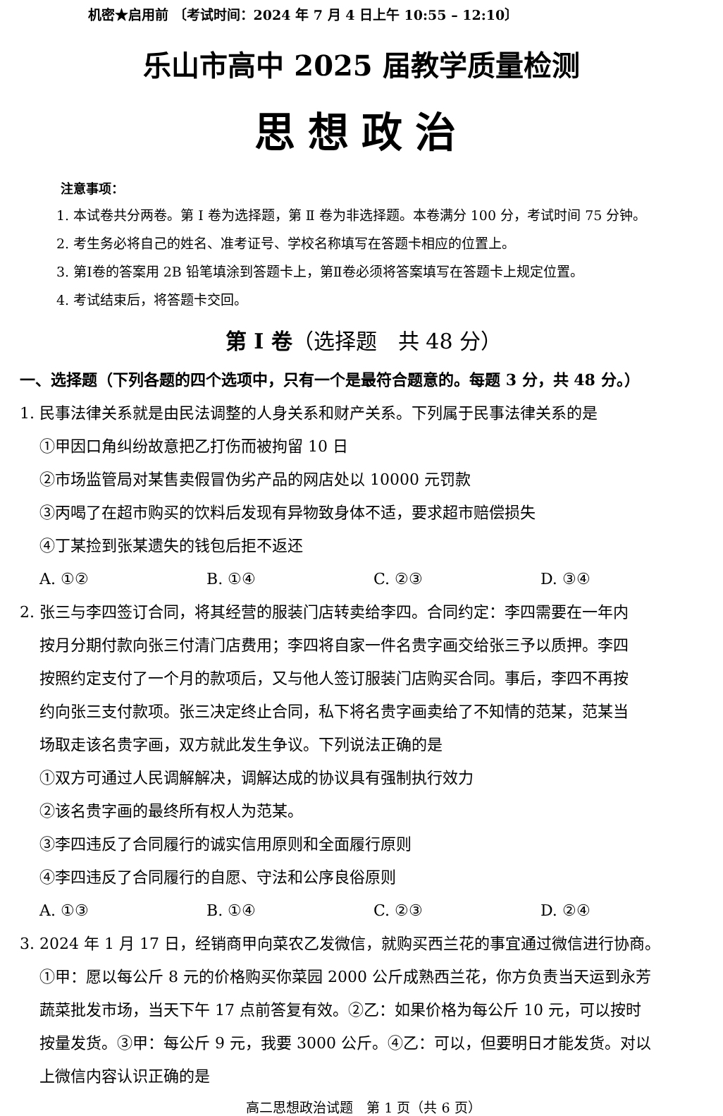机密★启用前 〔考试时间：2024 年 7 月 4 日上午 10:55 – 12:10〕
乐山市高中 2025 届教学质量检测
思想政治
注意事项：
1. 本试卷共分两卷。第 Ⅰ 卷为选择题，第 Ⅱ 卷为非选择题。本卷满分 100 分，考试时间 75 分钟。
2. 考生务必将自己的姓名、准考证号、学校名称填写在答题卡相应的位置上。
3. 第Ⅰ卷的答案用 2B 铅笔填涂到答题卡上，第Ⅱ卷必须将答案填写在答题卡上规定位置。
4. 考试结束后，将答题卡交回。
第 Ⅰ 卷（选择题　共 48 分）
一、选择题（下列各题的四个选项中，只有一个是最符合题意的。每题 3 分，共 48 分。）
1. 民事法律关系就是由民法调整的人身关系和财产关系。下列属于民事法律关系的是
①甲因口角纠纷故意把乙打伤而被拘留 10 日
②市场监管局对某售卖假冒伪劣产品的网店处以 10000 元罚款
③丙喝了在超市购买的饮料后发现有异物致身体不适，要求超市赔偿损失
④丁某捡到张某遗失的钱包后拒不返还
A. ①② B. ①④ C. ②③ D. ③④
2. 张三与李四签订合同，将其经营的服装门店转卖给李四。合同约定：李四需要在一年内
按月分期付款向张三付清门店费用；李四将自家一件名贵字画交给张三予以质押。李四
按照约定支付了一个月的款项后，又与他人签订服装门店购买合同。事后，李四不再按
约向张三支付款项。张三决定终止合同，私下将名贵字画卖给了不知情的范某，范某当
场取走该名贵字画，双方就此发生争议。下列说法正确的是
①双方可通过人民调解解决，调解达成的协议具有强制执行效力
②该名贵字画的最终所有权人为范某。
③李四违反了合同履行的诚实信用原则和全面履行原则
④李四违反了合同履行的自愿、守法和公序良俗原则
A. ①③ B. ①④ C. ②③ D. ②④
3. 2024 年 1 月 17 日，经销商甲向菜农乙发微信，就购买西兰花的事宜通过微信进行协商。
①甲：愿以每公斤 8 元的价格购买你菜园 2000 公斤成熟西兰花，你方负责当天运到永芳
蔬菜批发市场，当天下午 17 点前答复有效。②乙：如果价格为每公斤 10 元，可以按时
按量发货。③甲：每公斤 9 元，我要 3000 公斤。④乙：可以，但要明日才能发货。对以
上微信内容认识正确的是
高二思想政治试题　第 1 页（共 6 页）